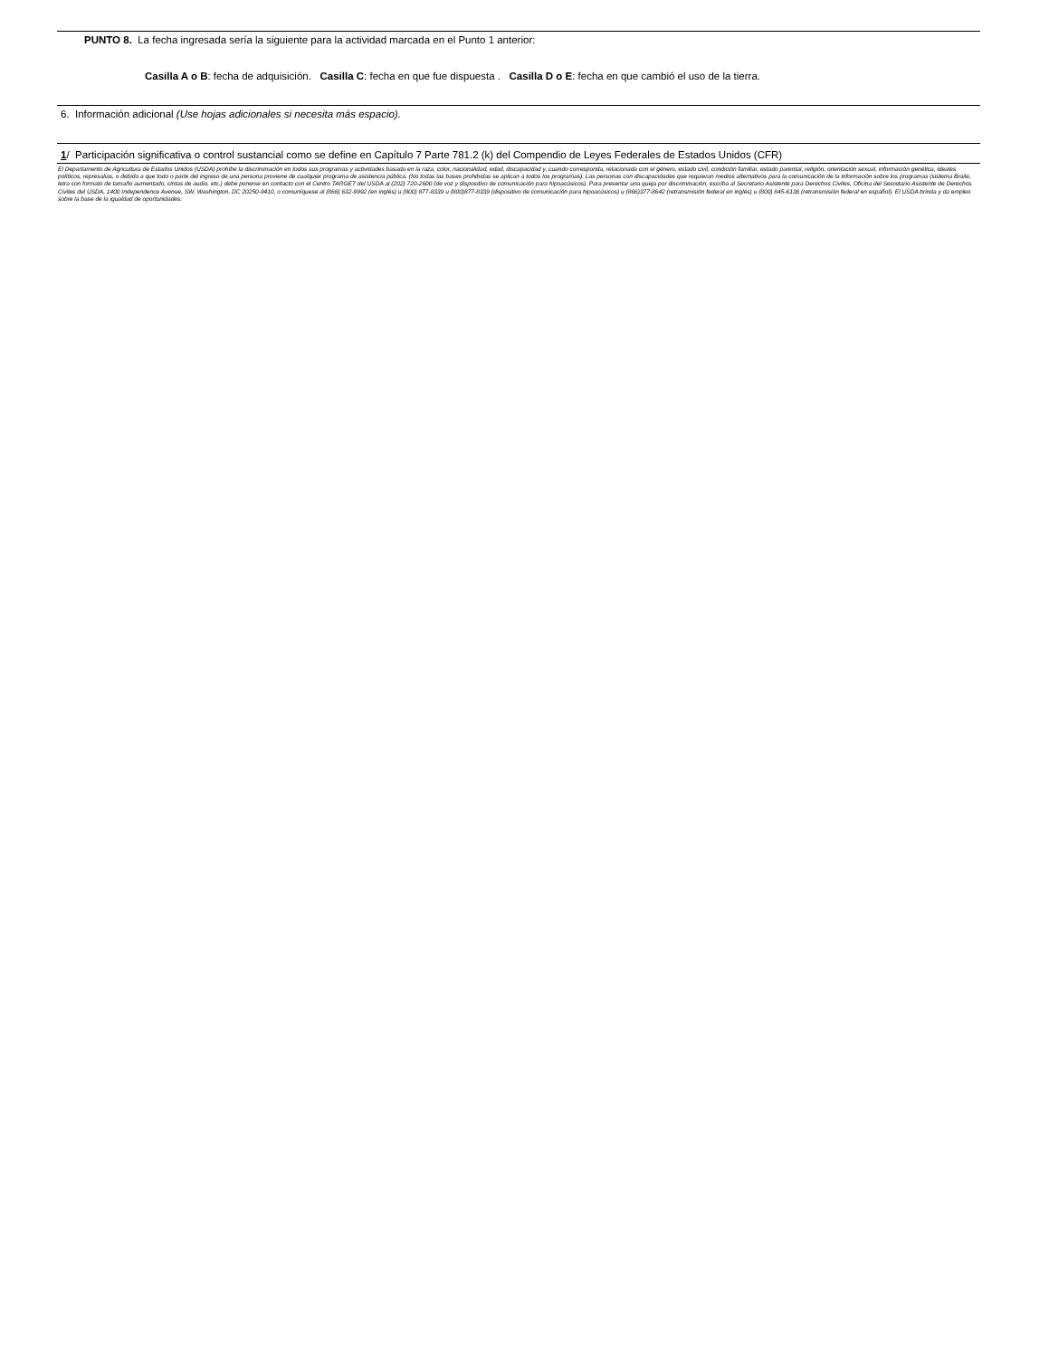PUNTO 8. La fecha ingresada sería la siguiente para la actividad marcada en el Punto 1 anterior:
Casilla A o B: fecha de adquisición. Casilla C: fecha en que fue dispuesta . Casilla D o E: fecha en que cambió el uso de la tierra.
6. Información adicional (Use hojas adicionales si necesita más espacio).
1/ Participación significativa o control sustancial como se define en Capítulo 7 Parte 781.2 (k) del Compendio de Leyes Federales de Estados Unidos (CFR)
El Departamento de Agricultura de Estados Unidos (USDA) prohíbe la discriminación en todos sus programas y actividades basada en la raza, color, nacionalidad, edad, discapacidad y, cuando corresponda, relacionada con el género, estado civil, condición familiar, estado parental, religión, orientación sexual, información genética, ideales políticos, represalias, o debido a que todo o parte del ingreso de una persona proviene de cualquier programa de asistencia pública. (No todas las bases prohibidas se aplican a todos los programas). Las personas con discapacidades que requieran medios alternativos para la comunicación de la información sobre los programas (sistema Braile, letra con formato de tamaño aumentado, cintas de audio, etc.) debe ponerse en contacto con el Centro TARGET del USDA al (202) 720-2600 (de voz y dispositivo de comunicación para hipoacúsicos). Para presentar una queja por discriminación, escriba al Secretario Asistente para Derechos Civiles, Oficina del Secretario Asistente de Derechos Civiles del USDA, 1400 Independence Avenue, SW, Washington, DC 20250-9410, o comuníquese al (866) 632-9992 (en inglés) u (800) 877-8339 u (800)877-8339 (dispositivo de comunicación para hipoacúsicos) u (866)377-8642 (retransmisión federal en inglés) u (800) 845-6136 (retransmisión federal en español). El USDA brinda y da empleo sobre la base de la igualdad de oportunidades.